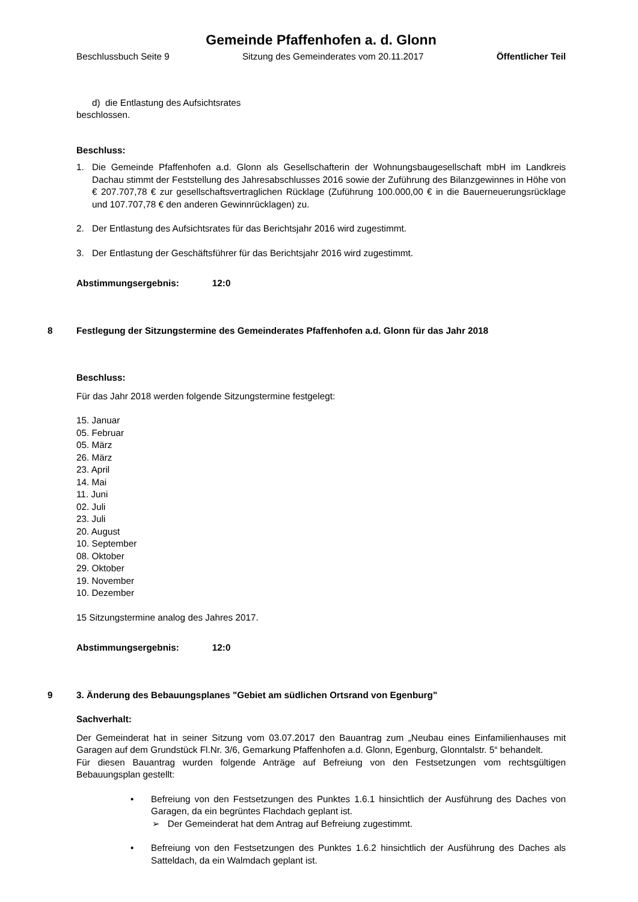Gemeinde Pfaffenhofen a. d. Glonn
Beschlussbuch Seite 9 Sitzung des Gemeinderates vom 20.11.2017 Öffentlicher Teil
d) die Entlastung des Aufsichtsrates
beschlossen.
Beschluss:
1. Die Gemeinde Pfaffenhofen a.d. Glonn als Gesellschafterin der Wohnungsbaugesellschaft mbH im Landkreis Dachau stimmt der Feststellung des Jahresabschlusses 2016 sowie der Zuführung des Bilanzgewinnes in Höhe von € 207.707,78 € zur gesellschaftsvertraglichen Rücklage (Zuführung 100.000,00 € in die Bauerneuerungsrücklage und 107.707,78 € den anderen Gewinnrücklagen) zu.
2. Der Entlastung des Aufsichtsrates für das Berichtsjahr 2016 wird zugestimmt.
3. Der Entlastung der Geschäftsführer für das Berichtsjahr 2016 wird zugestimmt.
Abstimmungsergebnis: 12:0
8 Festlegung der Sitzungstermine des Gemeinderates Pfaffenhofen a.d. Glonn für das Jahr 2018
Beschluss:
Für das Jahr 2018 werden folgende Sitzungstermine festgelegt:
15. Januar
05. Februar
05. März
26. März
23. April
14. Mai
11. Juni
02. Juli
23. Juli
20. August
10. September
08. Oktober
29. Oktober
19. November
10. Dezember
15 Sitzungstermine analog des Jahres 2017.
Abstimmungsergebnis: 12:0
9 3. Änderung des Bebauungsplanes "Gebiet am südlichen Ortsrand von Egenburg"
Sachverhalt:
Der Gemeinderat hat in seiner Sitzung vom 03.07.2017 den Bauantrag zum „Neubau eines Einfamilienhauses mit Garagen auf dem Grundstück Fl.Nr. 3/6, Gemarkung Pfaffenhofen a.d. Glonn, Egenburg, Glonntalstr. 5“ behandelt.
Für diesen Bauantrag wurden folgende Anträge auf Befreiung von den Festsetzungen vom rechtsgültigen Bebauungsplan gestellt:
• Befreiung von den Festsetzungen des Punktes 1.6.1 hinsichtlich der Ausführung des Daches von Garagen, da ein begrüntes Flachdach geplant ist.
➢ Der Gemeinderat hat dem Antrag auf Befreiung zugestimmt.
• Befreiung von den Festsetzungen des Punktes 1.6.2 hinsichtlich der Ausführung des Daches als Satteldach, da ein Walmdach geplant ist.